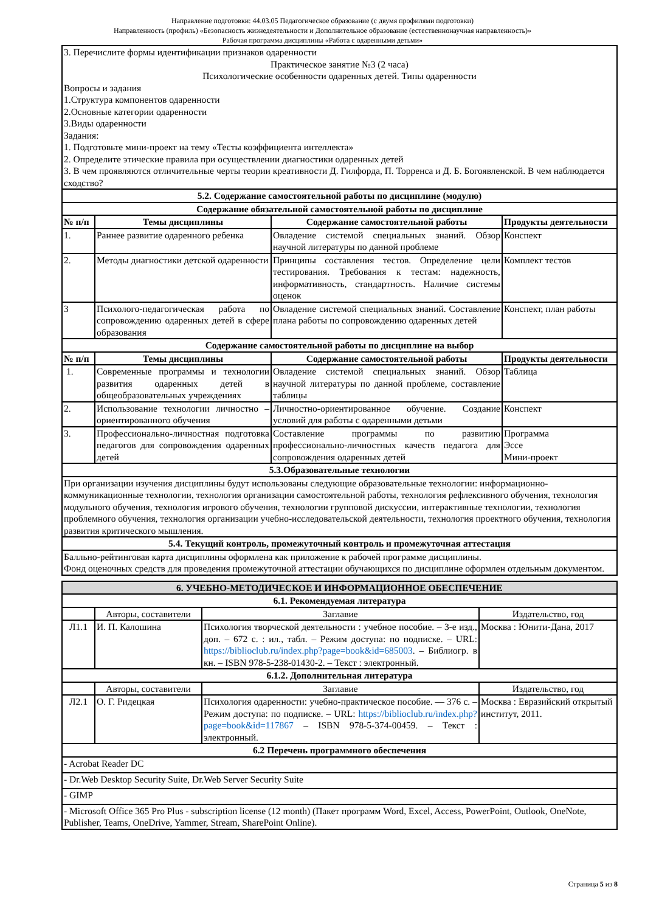Направление подготовки: 44.03.05 Педагогическое образование (с двумя профилями подготовки)
Направленность (профиль) «Безопасность жизнедеятельности и Дополнительное образование (естественнонаучная направленность)»
Рабочая программа дисциплины «Работа с одаренными детьми»
| 3. Перечислите формы идентификации признаков одаренности Практическое занятие №3 (2 часа) Психологические особенности одаренных детей. Типы одаренности Вопросы и задания 1.Структура компонентов одаренности 2.Основные категории одаренности 3.Виды одаренности Задания: 1. Подготовьте мини-проект на тему «Тесты коэффициента интеллекта» 2. Определите этические правила при осуществлении диагностики одаренных детей 3. В чем проявляются отличительные черты теории креативности Д. Гилфорда, П. Торренса и Д. Б. Богоявленской. В чем наблюдается сходство? | | | |
| 5.2. Содержание самостоятельной работы по дисциплине (модулю) | | | |
| Содержание обязательной самостоятельной работы по дисциплине | | | |
| № п/п | Темы дисциплины | Содержание самостоятельной работы | Продукты деятельности |
| 1. | Раннее развитие одаренного ребенка | Овладение системой специальных знаний. Обзор научной литературы по данной проблеме | Конспект |
| 2. | Методы диагностики детской одаренности | Принципы составления тестов. Определение цели тестирования. Требования к тестам: надежность, информативность, стандартность. Наличие системы оценок | Комплект тестов |
| 3 | Психолого-педагогическая работа по сопровождению одаренных детей в сфере образования | Овладение системой специальных знаний. Составление плана работы по сопровождению одаренных детей | Конспект, план работы |
| Содержание самостоятельной работы по дисциплине на выбор | | | |
| № п/п | Темы дисциплины | Содержание самостоятельной работы | Продукты деятельности |
| 1. | Современные программы и технологии развития одаренных детей в общеобразовательных учреждениях | Овладение системой специальных знаний. Обзор научной литературы по данной проблеме, составление таблицы | Таблица |
| 2. | Использование технологии личностно – ориентированного обучения | Личностно-ориентированное обучение. Создание условий для работы с одаренными детьми | Конспект |
| 3. | Профессионально-личностная подготовка педагогов для сопровождения одаренных детей | Составление программы по развитию профессионально-личностных качеств педагога для сопровождения одаренных детей | Программа Эссе Мини-проект |
| 5.3.Образовательные технологии | | | |
| При организации изучения дисциплины будут использованы следующие образовательные технологии: информационно-коммуникационные технологии, технология организации самостоятельной работы, технология рефлексивного обучения, технология модульного обучения, технология игрового обучения, технологии групповой дискуссии, интерактивные технологии, технология проблемного обучения, технология организации учебно-исследовательской деятельности, технология проектного обучения, технология развития критического мышления. | | | |
| 5.4. Текущий контроль, промежуточный контроль и промежуточная аттестация | | | |
| Балльно-рейтинговая карта дисциплины оформлена как приложение к рабочей программе дисциплины. Фонд оценочных средств для проведения промежуточной аттестации обучающихся по дисциплине оформлен отдельным документом. | | | |
| 6. УЧЕБНО-МЕТОДИЧЕСКОЕ И ИНФОРМАЦИОННОЕ ОБЕСПЕЧЕНИЕ | | | |
| 6.1. Рекомендуемая литература | | | |
| | Авторы, составители | Заглавие | Издательство, год |
| Л1.1 | И. П. Калошина | Психология творческой деятельности : учебное пособие. – 3-е изд., доп. – 672 с. : ил., табл. – Режим доступа: по подписке. – URL: https://biblioclub.ru/index.php?page=book&id=685003 . – Библиогр. в кн. – ISBN 978-5-238-01430-2. – Текст : электронный. | Москва : Юнити-Дана, 2017 |
| 6.1.2. Дополнительная литература | | | |
| | Авторы, составители | Заглавие | Издательство, год |
| Л2.1 | О. Г. Ридецкая | Психология одаренности: учебно-практическое пособие. — 376 с. – Режим доступа: по подписке. – URL: https://biblioclub.ru/index.php?page=book&id=117867 – ISBN 978-5-374-00459. – Текст : электронный. | Москва : Евразийский открытый институт, 2011. |
| 6.2 Перечень программного обеспечения | | | |
| - Acrobat Reader DC | | | |
| - Dr.Web Desktop Security Suite, Dr.Web Server Security Suite | | | |
| - GIMP | | | |
| - Microsoft Office 365 Pro Plus - subscription license (12 month) (Пакет программ Word, Excel, Access, PowerPoint, Outlook, OneNote, Publisher, Teams, OneDrive, Yammer, Stream, SharePoint Online). | | | |
Страница 5 из 8